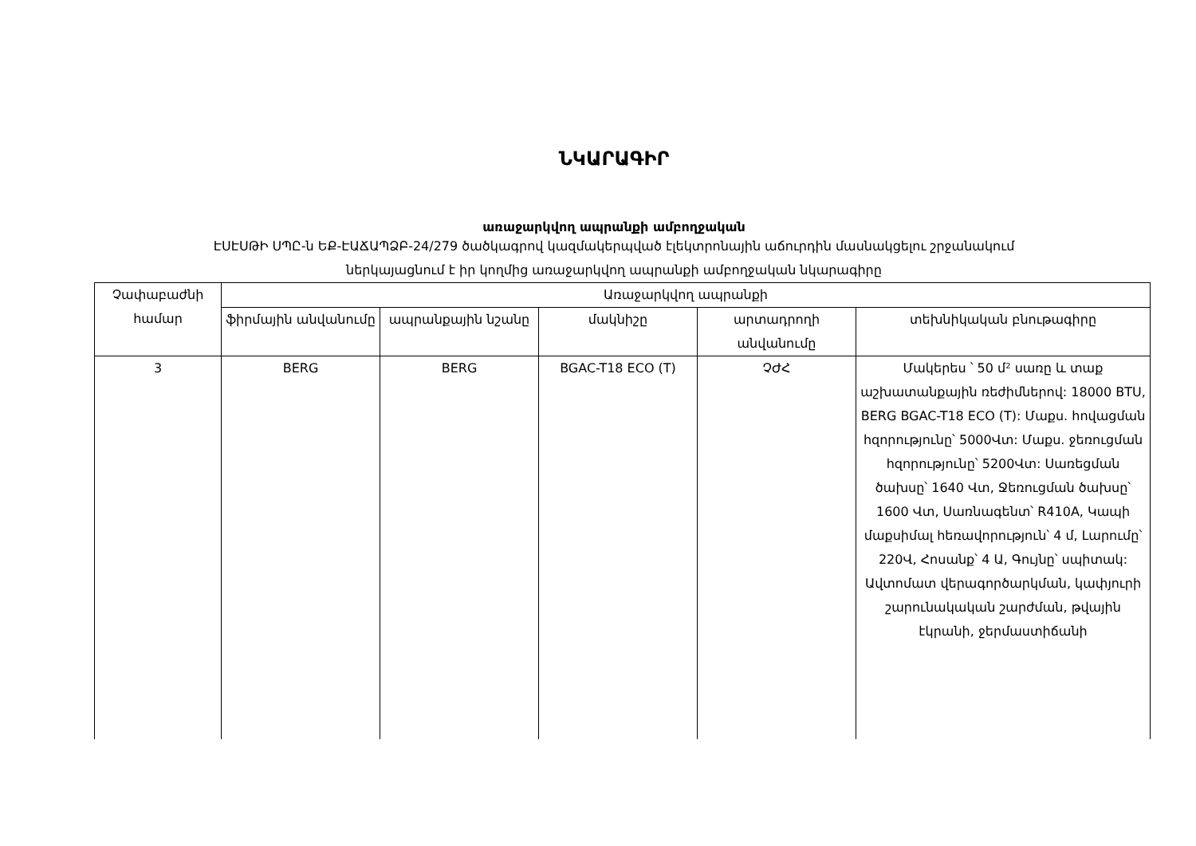ՆԿԱՐԱԳԻՐ
առաջարկվող ապրանքի ամբողջական
ԷՍԷՍԹԻ ՍՊԸ-ն ԵՔ-ԷԱՃԱՊՁԲ-24/279 ծածկագրով կազմակերպված էլեկտրոնային աճուրդին մասնակցելու շրջանակում
ներկայացնում է իր կողմից առաջարկվող ապրանքի ամբողջական նկարագիրը
| Չափաբաժնի համար | Առաջարկվող ապրանքի | | | | |
| --- | --- | --- | --- | --- | --- |
| | ֆիրմային անվանումը | ապրանքային նշանը | մակնիշը | արտադրողի անվանումը | տեխնիկական բնութագիրը |
| 3 | BERG | BERG | BGAC-T18 ECO (T) | ՉԺՀ | Մակերես ՝ 50 մ² սառը և տաք աշխատանքային ռեժիմներով: 18000 BTU, BERG BGAC-T18 ECO (T): Մաքս. հովացման հզորությունը՝ 5000Վտ: Մաքս. ջեռուցման հզորությունը՝ 5200Վտ: Սառեցման ծախսը՝ 1640 Վտ, Ջեռուցման ծախսը՝ 1600 Վտ, Սառնագենտ՝ R410A, Կապի մաքսիմալ հեռավորություն՝ 4 մ, Լարումը՝ 220Վ, Հոսանք՝ 4 Ա, Գույնը՝ սպիտակ: Ավտոմատ վերագործարկման, կափյուրի շարունակական շարժման, թվային էկրանի, ջերմաստիճանի |